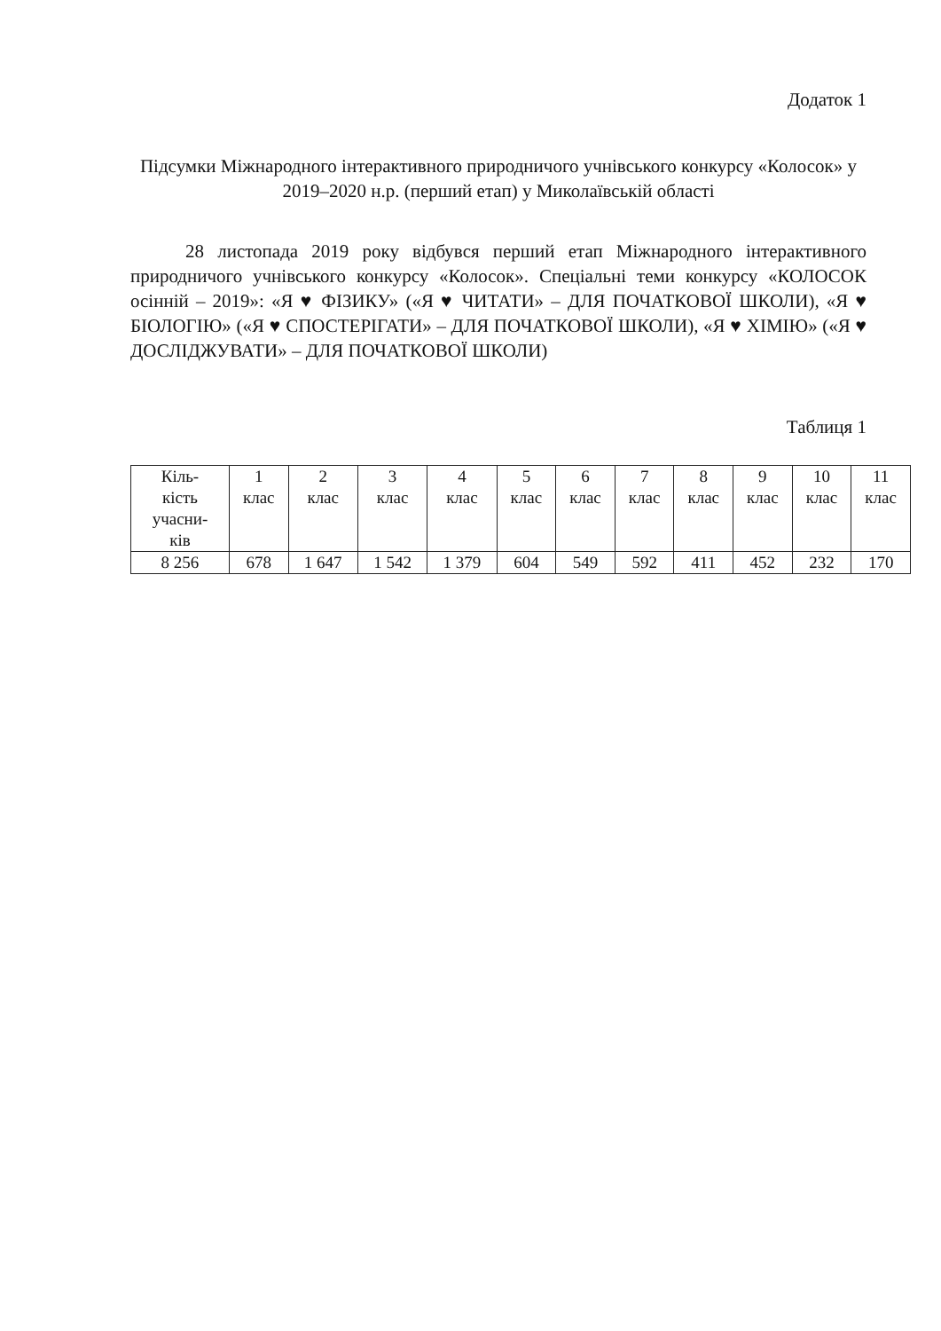Додаток 1
Підсумки Міжнародного інтерактивного природничого учнівського конкурсу «Колосок» у 2019–2020 н.р. (перший етап) у Миколаївській області
28 листопада 2019 року відбувся перший етап Міжнародного інтерактивного природничого учнівського конкурсу «Колосок». Спеціальні теми конкурсу «КОЛОСОК осінній – 2019»: «Я ♥ ФІЗИКУ» («Я ♥ ЧИТАТИ» – ДЛЯ ПОЧАТКОВОЇ ШКОЛИ), «Я ♥ БІОЛОГІЮ» («Я ♥ СПОСТЕРІГАТИ» – ДЛЯ ПОЧАТКОВОЇ ШКОЛИ), «Я ♥ ХІМІЮ» («Я ♥ ДОСЛІДЖУВАТИ» – ДЛЯ ПОЧАТКОВОЇ ШКОЛИ)
Таблиця 1
| Кіль- кість учасни- ків | 1 клас | 2 клас | 3 клас | 4 клас | 5 клас | 6 клас | 7 клас | 8 клас | 9 клас | 10 клас | 11 клас |
| 8 256 | 678 | 1 647 | 1 542 | 1 379 | 604 | 549 | 592 | 411 | 452 | 232 | 170 |